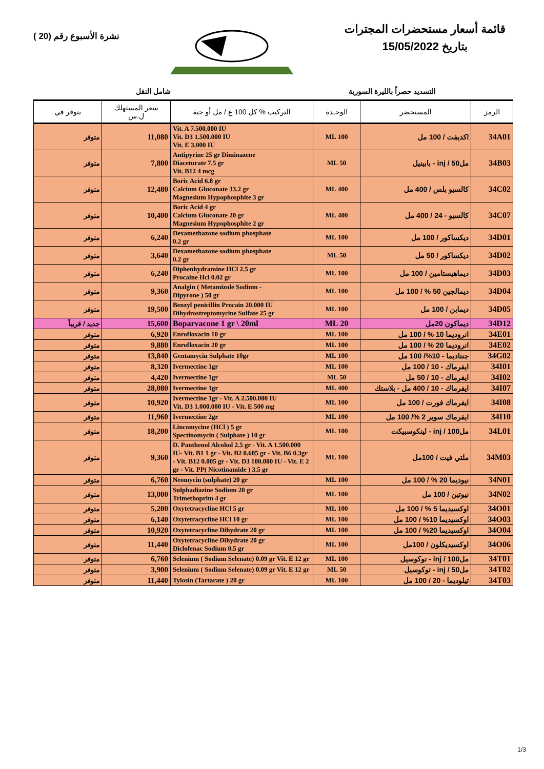قائمة أسعار مستحضرات المجترات
بتاريخ 15/05/2022
نشرة الأسبوع رقم (20 )
التسديد حصراً بالليرة السورية شامل النقل
| الرمز | المستحضر | الوحـدة | التركيب % كل 100 غ / مل أو حبة | سعر المستهلك ل.س | يتوفر في |
| --- | --- | --- | --- | --- | --- |
| 34A01 | اكديفت / 100 مل | 100 ML | Vit. A 7.500.000 IU Vit. D3 1.500.000 IU Vit. E 3.000 IU | 11,080 | متوفر |
| 34B03 | مل50 / inj - بابينيل | 50 ML | Antipyrine 25 gr Diminazene Diaceturate 7.5 gr Vit. B12 4 mcg | 7,800 | متوفر |
| 34C02 | كالسيو بلس / 400 مل | 400 ML | Boric Acid 6.8 gr Calcium Gluconate 33.2 gr Magnesium Hypophosphite 3 gr | 12,480 | متوفر |
| 34C07 | كالسيو - 24 / 400 مل | 400 ML | Boric Acid 4 gr Calcium Gluconate 20 gr Magnesium Hypophosphite 2 gr | 10,400 | متوفر |
| 34D01 | ديكساكور / 100 مل | 100 ML | Dexamethazone sodium phosphate 0.2 gr | 6,240 | متوفر |
| 34D02 | ديكساكور / 50 مل | 50 ML | Dexamethazone sodium phosphate 0.2 gr | 3,640 | متوفر |
| 34D03 | ديماهيستامين / 100 مل | 100 ML | Diphenhydramine HCl 2.5 gr Procaine Hcl 0.02 gr | 6,240 | متوفر |
| 34D04 | ديمالجين 50 % / 100 مل | 100 ML | Analgin ( Metamizole Sodium - Dipyrone ) 50 gr | 9,360 | متوفر |
| 34D05 | ديمابن / 100 مل | 100 ML | Benzyl penicillin Procain 20.000 IU Dihydrostreptomycine Sulfate 25 gr | 19,500 | متوفر |
| 34D12 | ديماكون 20مل | 20 ML | Boparvacone 1 gr \ 20ml | 15,600 | جديد / قريباً |
| 34E01 | انروديما 10 % / 100 مل | 100 ML | Enrofloxacin 10 gr | 6,920 | متوفر |
| 34E02 | انروديما 20 % / 100 مل | 100 ML | Enrofloxacin 20 gr | 9,880 | متوفر |
| 34G02 | جنتاديما - 10%/ 100 مل | 100 ML | Gentamycin Sulphate 10gr | 13,840 | متوفر |
| 34I01 | ايفرماك - 10 / 100 مل | 100 ML | Ivermectine 1gr | 8,320 | متوفر |
| 34I02 | ايفرماك - 10 / 50 مل | 50 ML | Ivermectine 1gr | 4,420 | متوفر |
| 34I07 | ايفرماك - 10 / 400 مل - بلاستك | 400 ML | Ivermectine 1gr | 28,080 | متوفر |
| 34I08 | ايفرماك فورت / 100 مل | 100 ML | Ivermectine 1gr - Vit. A 2.500.000 IU Vit. D3 1.000.000 IU - Vit. E 500 mg | 10,920 | متوفر |
| 34I10 | ايفرماك سوبر 2 %/ 100 مل | 100 ML | Ivermectine 2gr | 11,960 | متوفر |
| 34L01 | مل100 / inj - لينكوسبيكت | 100 ML | Lincomycine (HCl ) 5 gr Spectinomycin ( Sulphate ) 10 gr | 18,200 | متوفر |
| 34M03 | ملتي فيت / 100مل | 100 ML | D. Panthenol Alcohol 2.5 gr - Vit. A 1.500.000 IU- Vit. B1 1 gr - Vit. B2 0.685 gr - Vit. B6 0.3gr - Vit. B12 0.005 gr - Vit. D3 100.000 IU - Vit. E 2 gr - Vit. PP( Nicotinamide ) 3.5 gr | 9,360 | متوفر |
| 34N01 | نيوديما 20 % / 100 مل | 100 ML | Neomycin (sulphate) 20 gr | 6,760 | متوفر |
| 34N02 | نيوتين / 100 مل | 100 ML | Sulphadiazine Sodium 20 gr Trimethoprim 4 gr | 13,000 | متوفر |
| 34O01 | اوكسيديما 5 % / 100 مل | 100 ML | Oxytetracycline HCl 5 gr | 5,200 | متوفر |
| 34O03 | اوكسيديما 10% / 100 مل | 100 ML | Oxytetracycline HCl 10 gr | 6,140 | متوفر |
| 34O04 | اوكسيديما 20% / 100 مل | 100 ML | Oxytetracycline Dihydrate 20 gr | 10,920 | متوفر |
| 34O06 | اوكسيديكلون / 100مل | 100 ML | Oxytetracycline Dihydrate 20 gr Diclofenac Sodium 0.5 gr | 11,440 | متوفر |
| 34T01 | مل100 / inj - توكوسيل | 100 ML | Selenium ( Sodium Selenate) 0.09 gr Vit. E 12 gr | 6,760 | متوفر |
| 34T02 | مل50 / inj - توكوسيل | 50 ML | Selenium ( Sodium Selenate) 0.09 gr Vit. E 12 gr | 3,900 | متوفر |
| 34T03 | تيلوديما - 20 / 100 مل | 100 ML | Tylosin (Tartarate ) 20 gr | 11,440 | متوفر |
1/3